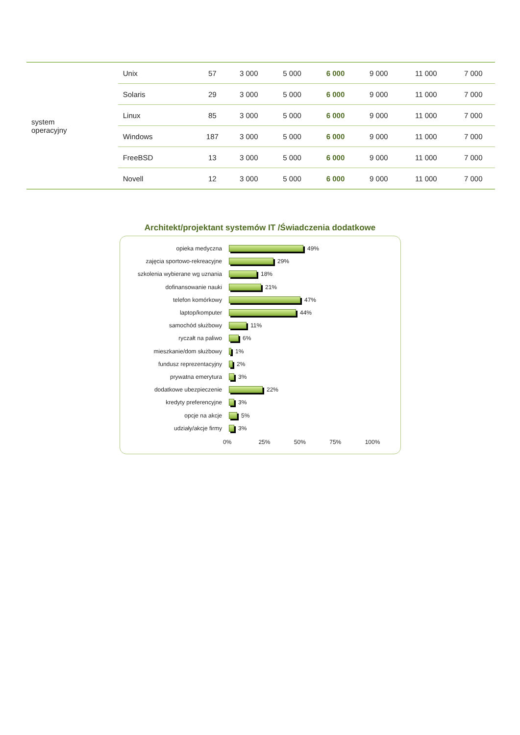| system operacyjny | Unix | 57 | 3 000 | 5 000 | 6 000 | 9 000 | 11 000 | 7 000 |
| | Solaris | 29 | 3 000 | 5 000 | 6 000 | 9 000 | 11 000 | 7 000 |
| | Linux | 85 | 3 000 | 5 000 | 6 000 | 9 000 | 11 000 | 7 000 |
| | Windows | 187 | 3 000 | 5 000 | 6 000 | 9 000 | 11 000 | 7 000 |
| | FreeBSD | 13 | 3 000 | 5 000 | 6 000 | 9 000 | 11 000 | 7 000 |
| | Novell | 12 | 3 000 | 5 000 | 6 000 | 9 000 | 11 000 | 7 000 |
Architekt/projektant systemów IT /Świadczenia dodatkowe
opieka medyczna 49%
zajęcia sportowo-rekreacyjne 29%
szkolenia wybierane wg uznania 18%
dofinansowanie nauki 21%
telefon komórkowy 47%
laptop/komputer 44%
samochód służbowy 11%
ryczałt na paliwo 6%
mieszkanie/dom służbowy 1%
fundusz reprezentacyjny 2%
prywatna emerytura 3%
dodatkowe ubezpieczenie 22%
kredyty preferencyjne 3%
opcje na akcje 5%
udziały/akcje firmy 3%
0% 25% 50% 75% 100%